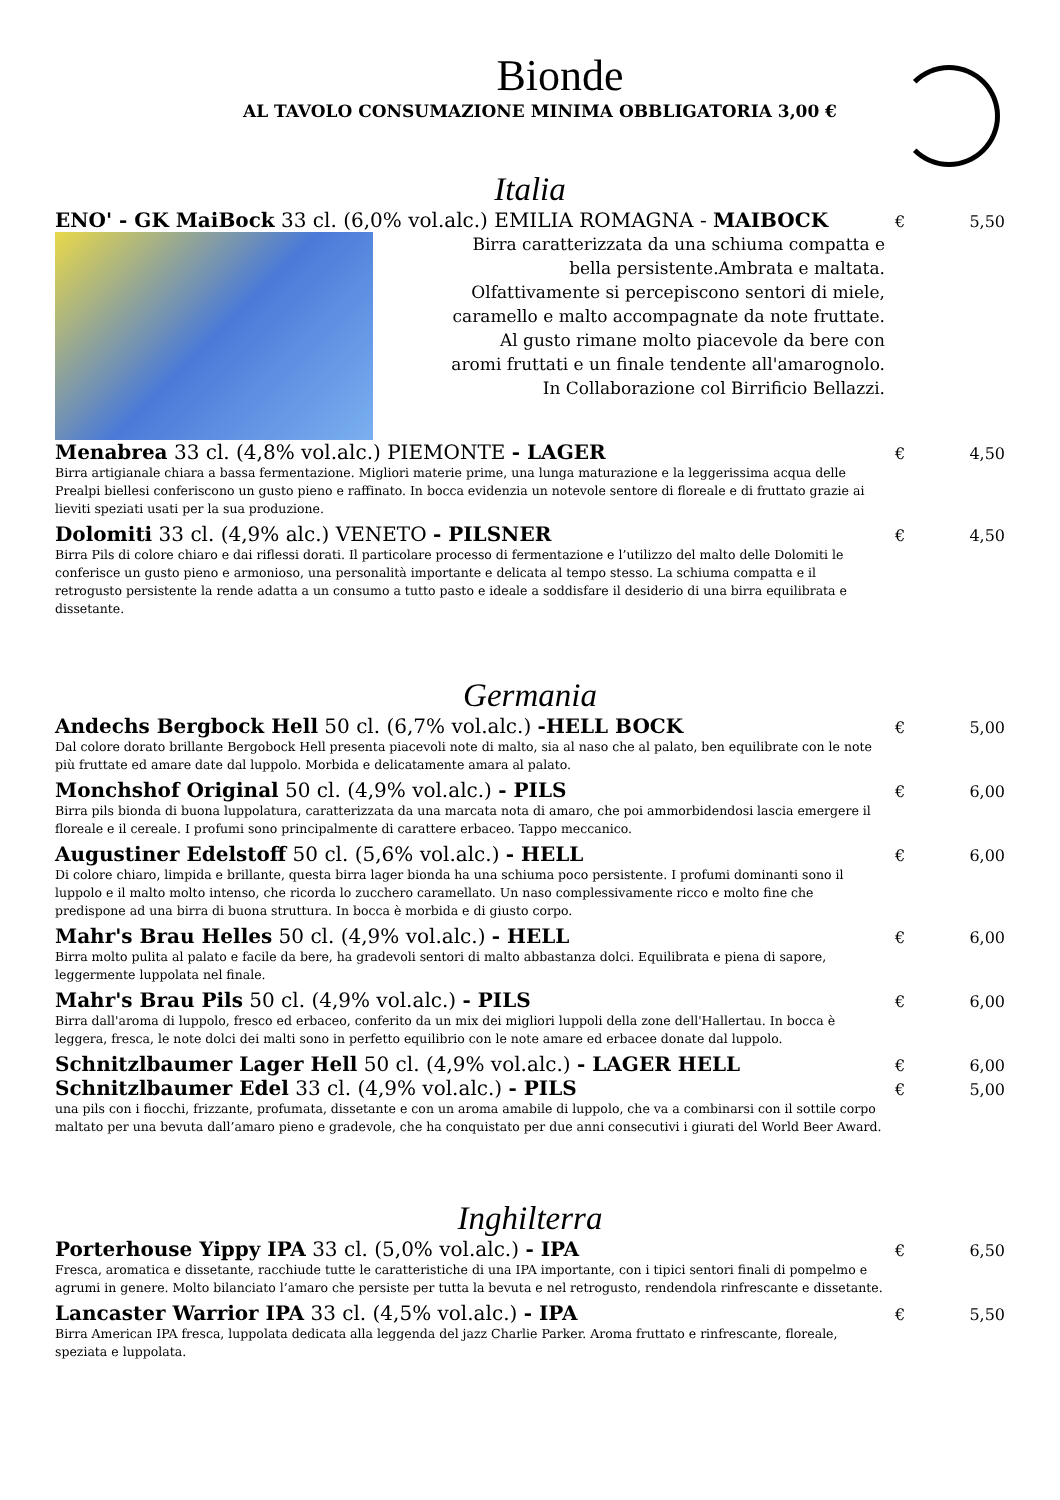Bionde
AL TAVOLO CONSUMAZIONE MINIMA OBBLIGATORIA 3,00 €
Italia
ENO' - GK MaiBock 33 cl. (6,0% vol.alc.) EMILIA ROMAGNA - MAIBOCK
€ 5,50
Birra caratterizzata da una schiuma compatta e
bella persistente.Ambrata e maltata.
Olfattivamente si percepiscono sentori di miele,
caramello e malto accompagnate da note fruttate.
Al gusto rimane molto piacevole da bere con
aromi fruttati e un finale tendente all'amarognolo.
In Collaborazione col Birrificio Bellazzi.
Menabrea 33 cl. (4,8% vol.alc.) PIEMONTE - LAGER
€ 4,50
Birra artigianale chiara a bassa fermentazione. Migliori materie prime, una lunga maturazione e la leggerissima acqua delle Prealpi biellesi conferiscono un gusto pieno e raffinato. In bocca evidenzia un notevole sentore di floreale e di fruttato grazie ai lieviti speziati usati per la sua produzione.
Dolomiti 33 cl. (4,9% alc.) VENETO - PILSNER
€ 4,50
Birra Pils di colore chiaro e dai riflessi dorati. Il particolare processo di fermentazione e l’utilizzo del malto delle Dolomiti le conferisce un gusto pieno e armonioso, una personalità importante e delicata al tempo stesso. La schiuma compatta e il retrogusto persistente la rende adatta a un consumo a tutto pasto e ideale a soddisfare il desiderio di una birra equilibrata e dissetante.
Germania
Andechs Bergbock Hell 50 cl. (6,7% vol.alc.) -HELL BOCK
€ 5,00
Dal colore dorato brillante Bergobock Hell presenta piacevoli note di malto, sia al naso che al palato, ben equilibrate con le note più fruttate ed amare date dal luppolo. Morbida e delicatamente amara al palato.
Monchshof Original 50 cl. (4,9% vol.alc.) - PILS
€ 6,00
Birra pils bionda di buona luppolatura, caratterizzata da una marcata nota di amaro, che poi ammorbidendosi lascia emergere il floreale e il cereale. I profumi sono principalmente di carattere erbaceo. Tappo meccanico.
Augustiner Edelstoff 50 cl. (5,6% vol.alc.) - HELL
€ 6,00
Di colore chiaro, limpida e brillante, questa birra lager bionda ha una schiuma poco persistente. I profumi dominanti sono il luppolo e il malto molto intenso, che ricorda lo zucchero caramellato. Un naso complessivamente ricco e molto fine che predispone ad una birra di buona struttura. In bocca è morbida e di giusto corpo.
Mahr's Brau Helles 50 cl. (4,9% vol.alc.) - HELL
€ 6,00
Birra molto pulita al palato e facile da bere, ha gradevoli sentori di malto abbastanza dolci. Equilibrata e piena di sapore, leggermente luppolata nel finale.
Mahr's Brau Pils 50 cl. (4,9% vol.alc.) - PILS
€ 6,00
Birra dall'aroma di luppolo, fresco ed erbaceo, conferito da un mix dei migliori luppoli della zone dell'Hallertau. In bocca è leggera, fresca, le note dolci dei malti sono in perfetto equilibrio con le note amare ed erbacee donate dal luppolo.
Schnitzlbaumer Lager Hell 50 cl. (4,9% vol.alc.) - LAGER HELL
€ 6,00
Schnitzlbaumer Edel 33 cl. (4,9% vol.alc.) - PILS
€ 5,00
una pils con i fiocchi, frizzante, profumata, dissetante e con un aroma amabile di luppolo, che va a combinarsi con il sottile corpo maltato per una bevuta dall’amaro pieno e gradevole, che ha conquistato per due anni consecutivi i giurati del World Beer Award.
Inghilterra
Porterhouse Yippy IPA 33 cl. (5,0% vol.alc.) - IPA
€ 6,50
Fresca, aromatica e dissetante, racchiude tutte le caratteristiche di una IPA importante, con i tipici sentori finali di pompelmo e agrumi in genere. Molto bilanciato l’amaro che persiste per tutta la bevuta e nel retrogusto, rendendola rinfrescante e dissetante.
Lancaster Warrior IPA 33 cl. (4,5% vol.alc.) - IPA
€ 5,50
Birra American IPA fresca, luppolata dedicata alla leggenda del jazz Charlie Parker. Aroma fruttato e rinfrescante, floreale, speziata e luppolata.